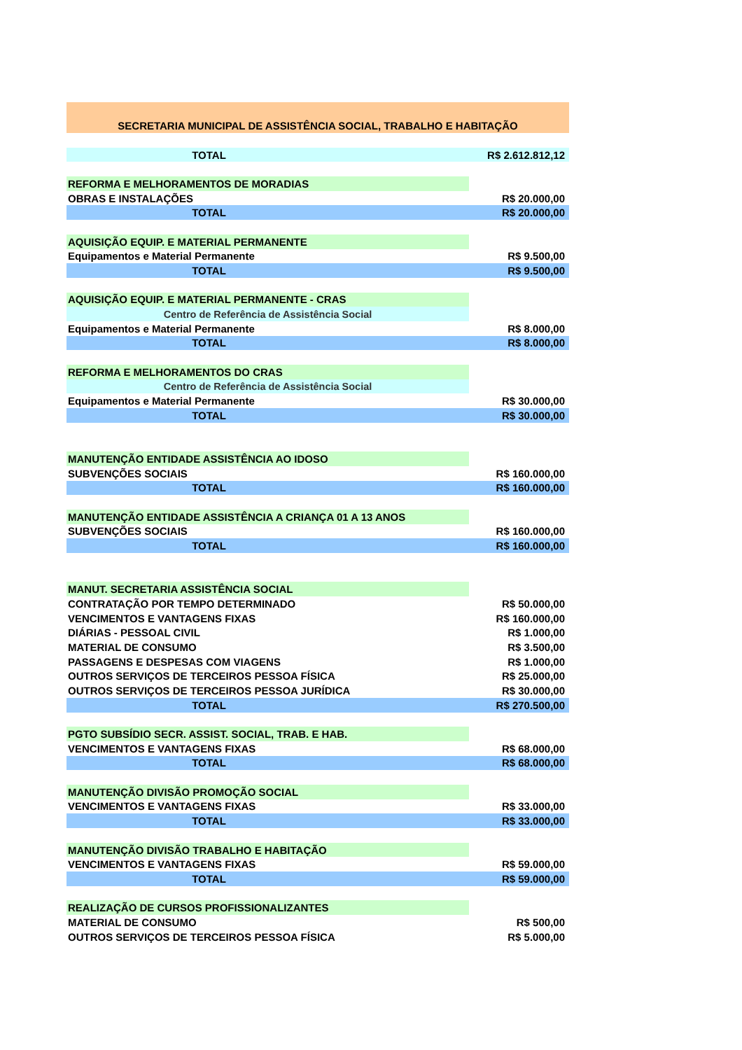| SECRETARIA MUNICIPAL DE ASSISTÊNCIA SOCIAL, TRABALHO E HABITAÇÃO | |
| TOTAL | R$ 2.612.812,12 |
| REFORMA E MELHORAMENTOS DE MORADIAS | |
| OBRAS E INSTALAÇÕES | R$ 20.000,00 |
| TOTAL | R$ 20.000,00 |
| AQUISIÇÃO EQUIP. E MATERIAL PERMANENTE | |
| Equipamentos e Material Permanente | R$ 9.500,00 |
| TOTAL | R$ 9.500,00 |
| AQUISIÇÃO EQUIP. E MATERIAL PERMANENTE - CRAS | |
| Centro de Referência de Assistência Social | |
| Equipamentos e Material Permanente | R$ 8.000,00 |
| TOTAL | R$ 8.000,00 |
| REFORMA E MELHORAMENTOS DO CRAS | |
| Centro de Referência de Assistência Social | |
| Equipamentos e Material Permanente | R$ 30.000,00 |
| TOTAL | R$ 30.000,00 |
| MANUTENÇÃO ENTIDADE ASSISTÊNCIA AO IDOSO | |
| SUBVENÇÕES SOCIAIS | R$ 160.000,00 |
| TOTAL | R$ 160.000,00 |
| MANUTENÇÃO ENTIDADE ASSISTÊNCIA A CRIANÇA 01 A 13 ANOS | |
| SUBVENÇÕES SOCIAIS | R$ 160.000,00 |
| TOTAL | R$ 160.000,00 |
| MANUT. SECRETARIA ASSISTÊNCIA SOCIAL | |
| CONTRATAÇÃO POR TEMPO DETERMINADO | R$ 50.000,00 |
| VENCIMENTOS E VANTAGENS FIXAS | R$ 160.000,00 |
| DIÁRIAS - PESSOAL CIVIL | R$ 1.000,00 |
| MATERIAL DE CONSUMO | R$ 3.500,00 |
| PASSAGENS E DESPESAS COM VIAGENS | R$ 1.000,00 |
| OUTROS SERVIÇOS DE TERCEIROS PESSOA FÍSICA | R$ 25.000,00 |
| OUTROS SERVIÇOS DE TERCEIROS PESSOA JURÍDICA | R$ 30.000,00 |
| TOTAL | R$ 270.500,00 |
| PGTO SUBSÍDIO SECR. ASSIST. SOCIAL, TRAB. E HAB. | |
| VENCIMENTOS E VANTAGENS FIXAS | R$ 68.000,00 |
| TOTAL | R$ 68.000,00 |
| MANUTENÇÃO DIVISÃO PROMOÇÃO SOCIAL | |
| VENCIMENTOS E VANTAGENS FIXAS | R$ 33.000,00 |
| TOTAL | R$ 33.000,00 |
| MANUTENÇÃO DIVISÃO TRABALHO E HABITAÇÃO | |
| VENCIMENTOS E VANTAGENS FIXAS | R$ 59.000,00 |
| TOTAL | R$ 59.000,00 |
| REALIZAÇÃO DE CURSOS PROFISSIONALIZANTES | |
| MATERIAL DE CONSUMO | R$ 500,00 |
| OUTROS SERVIÇOS DE TERCEIROS PESSOA FÍSICA | R$ 5.000,00 |